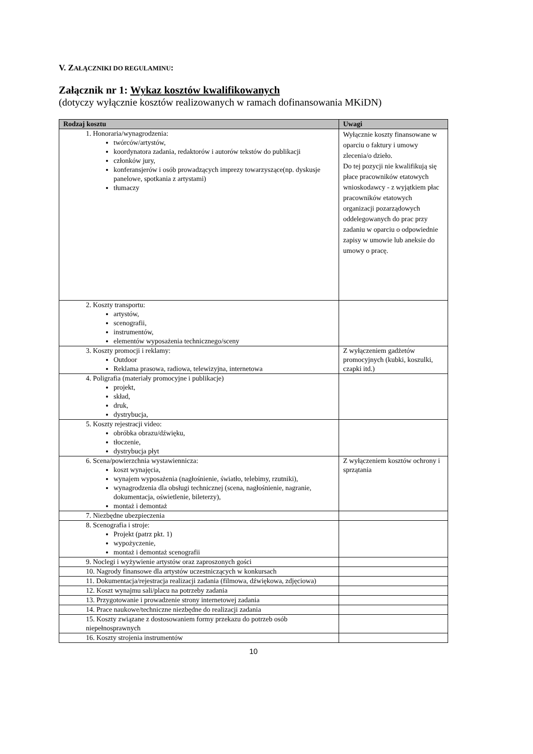V. ZAŁĄCZNIKI DO REGULAMINU:
Załącznik nr 1: Wykaz kosztów kwalifikowanych
(dotyczy wyłącznie kosztów realizowanych w ramach dofinansowania MKiDN)
| Rodzaj kosztu | Uwagi |
| --- | --- |
| 1. Honoraria/wynagrodzenia: twórców/artystów, koordynatora zadania, redaktorów i autorów tekstów do publikacji członków jury, konferansjerów i osób prowadzących imprezy towarzyszące(np. dyskusje panelowe, spotkania z artystami) tłumaczy | Wyłącznie koszty finansowane w oparciu o faktury i umowy zlecenia/o dzieło. Do tej pozycji nie kwalifikują się płace pracowników etatowych wnioskodawcy - z wyjątkiem płac pracowników etatowych organizacji pozarządowych oddelegowanych do prac przy zadaniu w oparciu o odpowiednie zapisy w umowie lub aneksie do umowy o pracę. |
| 2. Koszty transportu: artystów, scenografii, instrumentów, elementów wyposażenia technicznego/sceny | |
| 3. Koszty promocji i reklamy: Outdoor Reklama prasowa, radiowa, telewizyjna, internetowa | Z wyłączeniem gadżetów promocyjnych (kubki, koszulki, czapki itd.) |
| 4. Poligrafia (materiały promocyjne i publikacje) projekt, skład, druk, dystrybucja, | |
| 5. Koszty rejestracji video: obróbka obrazu/dźwięku, tłoczenie, dystrybucja płyt | |
| 6. Scena/powierzchnia wystawiennicza: koszt wynajęcia, wynajem wyposażenia (nagłośnienie, światło, telebimy, rzutniki), wynagrodzenia dla obsługi technicznej (scena, nagłośnienie, nagranie, dokumentacja, oświetlenie, bileterzy), montaż i demontaż | Z wyłączeniem kosztów ochrony i sprzątania |
| 7. Niezbędne ubezpieczenia | |
| 8. Scenografia i stroje: Projekt (patrz pkt. 1) wypożyczenie, montaż i demontaż scenografii | |
| 9. Noclegi i wyżywienie artystów oraz zaproszonych gości | |
| 10. Nagrody finansowe dla artystów uczestniczących w konkursach | |
| 11. Dokumentacja/rejestracja realizacji zadania (filmowa, dźwiękowa, zdjęciowa) | |
| 12. Koszt wynajmu sali/placu na potrzeby zadania | |
| 13. Przygotowanie i prowadzenie strony internetowej zadania | |
| 14. Prace naukowe/techniczne niezbędne do realizacji zadania | |
| 15. Koszty związane z dostosowaniem formy przekazu do potrzeb osób niepełnosprawnych | |
| 16. Koszty strojenia instrumentów | |
10